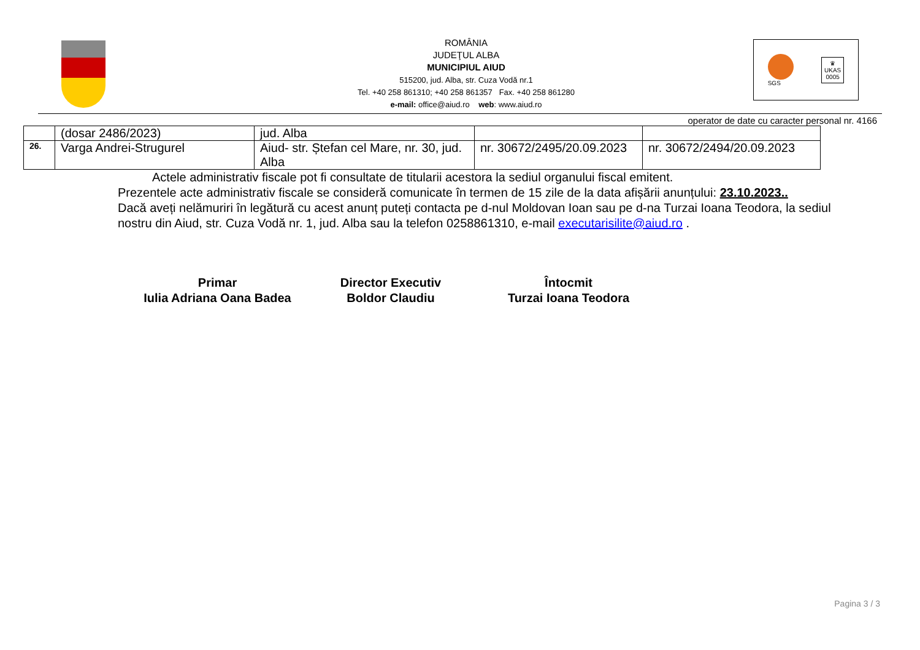ROMÂNIA
JUDEŢUL ALBA
MUNICIPIUL AIUD
515200, jud. Alba, str. Cuza Vodă nr.1
Tel. +40 258 861310; +40 258 861357 Fax. +40 258 861280
e-mail: office@aiud.ro web: www.aiud.ro
SGS
♛
UKAS
0005
operator de date cu caracter personal nr. 4166
| | (dosar 2486/2023) | jud. Alba | | |
| 26. | Varga Andrei-Strugurel | Aiud- str. Ștefan cel Mare, nr. 30, jud. Alba | nr. 30672/2495/20.09.2023 | nr. 30672/2494/20.09.2023 |
Actele administrativ fiscale pot fi consultate de titularii acestora la sediul organului fiscal emitent.
Prezentele acte administrativ fiscale se consideră comunicate în termen de 15 zile de la data afișării anunțului: 23.10.2023..
Dacă aveți nelămuriri în legătură cu acest anunț puteți contacta pe d-nul Moldovan Ioan sau pe d-na Turzai Ioana Teodora, la sediul nostru din Aiud, str. Cuza Vodă nr. 1, jud. Alba sau la telefon 0258861310, e-mail executarisilite@aiud.ro .
Primar
Iulia Adriana Oana Badea
Director Executiv
Boldor Claudiu
Întocmit
Turzai Ioana Teodora
Pagina 3 / 3